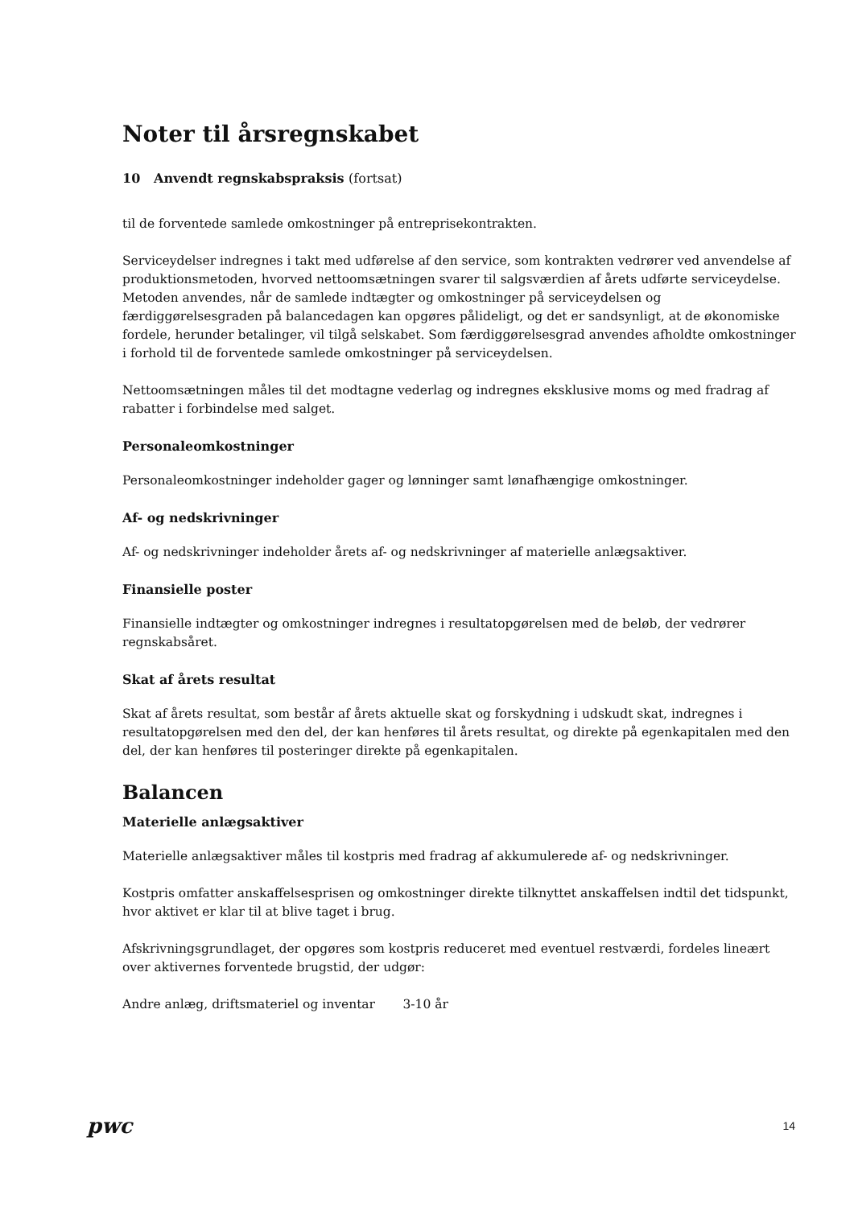Noter til årsregnskabet
10 Anvendt regnskabspraksis (fortsat)
til de forventede samlede omkostninger på entreprisekontrakten.
Serviceydelser indregnes i takt med udførelse af den service, som kontrakten vedrører ved anvendelse af produktionsmetoden, hvorved nettoomsætningen svarer til salgsværdien af årets udførte serviceydelse. Metoden anvendes, når de samlede indtægter og omkostninger på serviceydelsen og færdiggørelsesgraden på balancedagen kan opgøres pålideligt, og det er sandsynligt, at de økonomiske fordele, herunder betalinger, vil tilgå selskabet. Som færdiggørelsesgrad anvendes afholdte omkostninger i forhold til de forventede samlede omkostninger på serviceydelsen.
Nettoomsætningen måles til det modtagne vederlag og indregnes eksklusive moms og med fradrag af rabatter i forbindelse med salget.
Personaleomkostninger
Personaleomkostninger indeholder gager og lønninger samt lønafhængige omkostninger.
Af- og nedskrivninger
Af- og nedskrivninger indeholder årets af- og nedskrivninger af materielle anlægsaktiver.
Finansielle poster
Finansielle indtægter og omkostninger indregnes i resultatopgørelsen med de beløb, der vedrører regnskabsåret.
Skat af årets resultat
Skat af årets resultat, som består af årets aktuelle skat og forskydning i udskudt skat, indregnes i resultatopgørelsen med den del, der kan henføres til årets resultat, og direkte på egenkapitalen med den del, der kan henføres til posteringer direkte på egenkapitalen.
Balancen
Materielle anlægsaktiver
Materielle anlægsaktiver måles til kostpris med fradrag af akkumulerede af- og nedskrivninger.
Kostpris omfatter anskaffelsesprisen og omkostninger direkte tilknyttet anskaffelsen indtil det tidspunkt, hvor aktivet er klar til at blive taget i brug.
Afskrivningsgrundlaget, der opgøres som kostpris reduceret med eventuel restværdi, fordeles lineært over aktivernes forventede brugstid, der udgør:
Andre anlæg, driftsmateriel og inventar 3-10 år
pwc 14